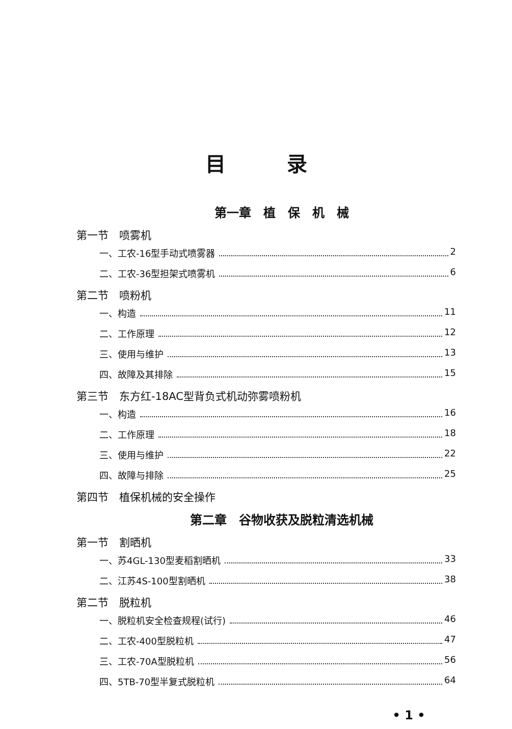目录
第一章　植　保　机　械
第一节　喷雾机
一、工农-16型手动式喷雾器 2
二、工农-36型担架式喷雾机 6
第二节　喷粉机
一、构造 11
二、工作原理 12
三、使用与维护 13
四、故障及其排除 15
第三节　东方红-18AC型背负式机动弥雾喷粉机
一、构造 16
二、工作原理 18
三、使用与维护 22
四、故障与排除 25
第四节　植保机械的安全操作
第二章　谷物收获及脱粒清选机械
第一节　割晒机
一、苏4GL-130型麦稻割晒机 33
二、江苏4S-100型割晒机 38
第二节　脱粒机
一、脱粒机安全检查规程(试行) 46
二、工农-400型脱粒机 47
三、工农-70A型脱粒机 56
四、5TB-70型半复式脱粒机 64
• 1 •